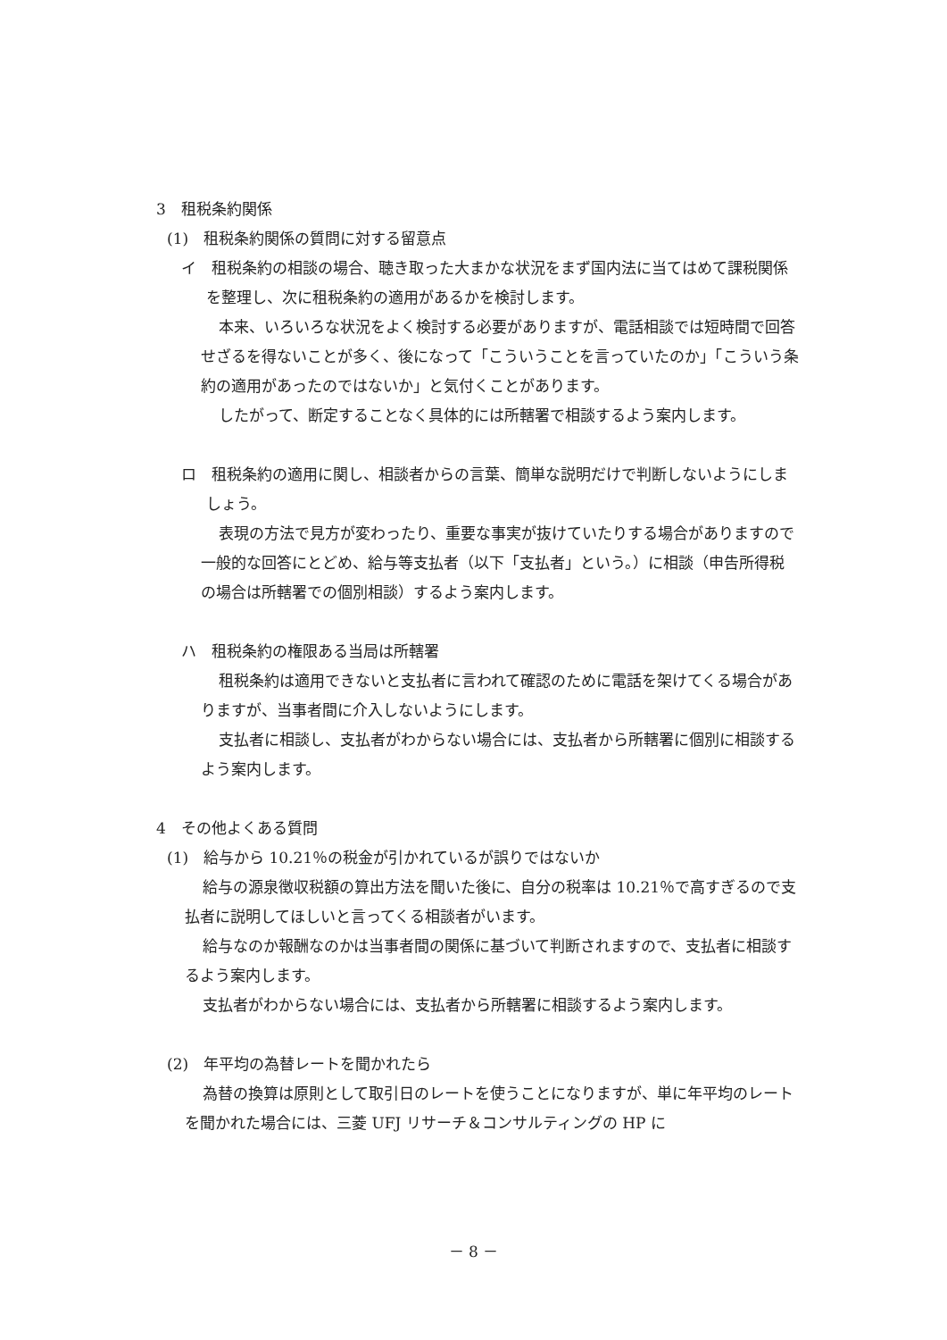3　租税条約関係
(1)　租税条約関係の質問に対する留意点
イ　租税条約の相談の場合、聴き取った大まかな状況をまず国内法に当てはめて課税関係を整理し、次に租税条約の適用があるかを検討します。
本来、いろいろな状況をよく検討する必要がありますが、電話相談では短時間で回答せざるを得ないことが多く、後になって「こういうことを言っていたのか」「こういう条約の適用があったのではないか」と気付くことがあります。
したがって、断定することなく具体的には所轄署で相談するよう案内します。
ロ　租税条約の適用に関し、相談者からの言葉、簡単な説明だけで判断しないようにしましょう。
表現の方法で見方が変わったり、重要な事実が抜けていたりする場合がありますので一般的な回答にとどめ、給与等支払者（以下「支払者」という。）に相談（申告所得税の場合は所轄署での個別相談）するよう案内します。
ハ　租税条約の権限ある当局は所轄署
租税条約は適用できないと支払者に言われて確認のために電話を架けてくる場合がありますが、当事者間に介入しないようにします。
支払者に相談し、支払者がわからない場合には、支払者から所轄署に個別に相談するよう案内します。
4　その他よくある質問
(1)　給与から 10.21％の税金が引かれているが誤りではないか
給与の源泉徴収税額の算出方法を聞いた後に、自分の税率は 10.21％で高すぎるので支払者に説明してほしいと言ってくる相談者がいます。
給与なのか報酬なのかは当事者間の関係に基づいて判断されますので、支払者に相談するよう案内します。
支払者がわからない場合には、支払者から所轄署に相談するよう案内します。
(2)　年平均の為替レートを聞かれたら
為替の換算は原則として取引日のレートを使うことになりますが、単に年平均のレートを聞かれた場合には、三菱 UFJ リサーチ＆コンサルティングの HP に
－ 8 －